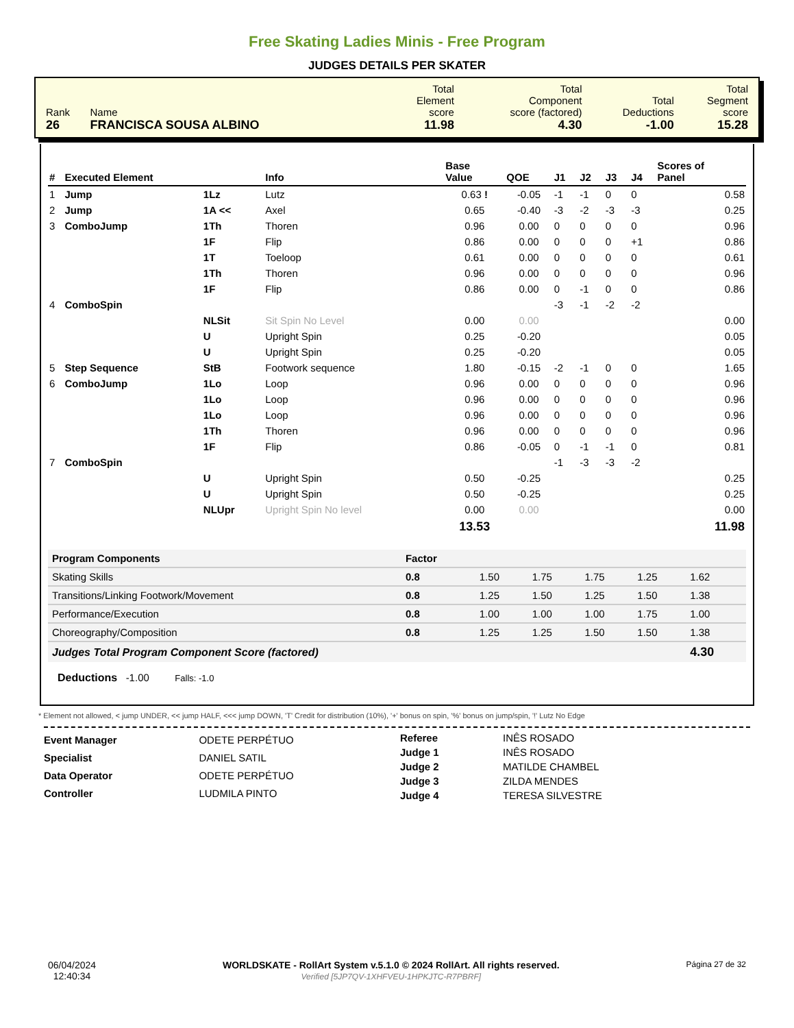Free Skating Ladies Minis - Free Program
JUDGES DETAILS PER SKATER
| Rank 26 | Name FRANCISCA SOUSA ALBINO | Total Element score 11.98 | Total Component score (factored) 4.30 | Total Deductions -1.00 | Total Segment score 15.28 |
| # | Executed Element | | Info | Base Value | QOE | J1 | J2 | J3 | J4 | Scores of Panel |
| --- | --- | --- | --- | --- | --- | --- | --- | --- | --- | --- |
| 1 | Jump | 1Lz | Lutz | 0.63 ! | -0.05 | -1 | -1 | 0 | 0 | 0.58 |
| 2 | Jump | 1A << | Axel | 0.65 | -0.40 | -3 | -2 | -3 | -3 | 0.25 |
| 3 | ComboJump | 1Th | Thoren | 0.96 | 0.00 | 0 | 0 | 0 | 0 | 0.96 |
| | | 1F | Flip | 0.86 | 0.00 | 0 | 0 | 0 | +1 | 0.86 |
| | | 1T | Toeloop | 0.61 | 0.00 | 0 | 0 | 0 | 0 | 0.61 |
| | | 1Th | Thoren | 0.96 | 0.00 | 0 | 0 | 0 | 0 | 0.96 |
| | | 1F | Flip | 0.86 | 0.00 | 0 | -1 | 0 | 0 | 0.86 |
| 4 | ComboSpin | | | | | -3 | -1 | -2 | -2 | |
| | | NLSit | Sit Spin No Level | 0.00 | 0.00 | | | | | 0.00 |
| | | U | Upright Spin | 0.25 | -0.20 | | | | | 0.05 |
| | | U | Upright Spin | 0.25 | -0.20 | | | | | 0.05 |
| 5 | Step Sequence | StB | Footwork sequence | 1.80 | -0.15 | -2 | -1 | 0 | 0 | 1.65 |
| 6 | ComboJump | 1Lo | Loop | 0.96 | 0.00 | 0 | 0 | 0 | 0 | 0.96 |
| | | 1Lo | Loop | 0.96 | 0.00 | 0 | 0 | 0 | 0 | 0.96 |
| | | 1Lo | Loop | 0.96 | 0.00 | 0 | 0 | 0 | 0 | 0.96 |
| | | 1Th | Thoren | 0.96 | 0.00 | 0 | 0 | 0 | 0 | 0.96 |
| | | 1F | Flip | 0.86 | -0.05 | 0 | -1 | -1 | 0 | 0.81 |
| 7 | ComboSpin | | | | | -1 | -3 | -3 | -2 | |
| | | U | Upright Spin | 0.50 | -0.25 | | | | | 0.25 |
| | | U | Upright Spin | 0.50 | -0.25 | | | | | 0.25 |
| | | NLUpr | Upright Spin No level | 0.00 | 0.00 | | | | | 0.00 |
| | | | | 13.53 | | | | | | 11.98 |
| Program Components | Factor | | | | | |
| --- | --- | --- | --- | --- | --- | --- |
| Skating Skills | 0.8 | 1.50 | 1.75 | 1.75 | 1.25 | 1.62 |
| Transitions/Linking Footwork/Movement | 0.8 | 1.25 | 1.50 | 1.25 | 1.50 | 1.38 |
| Performance/Execution | 0.8 | 1.00 | 1.00 | 1.00 | 1.75 | 1.00 |
| Choreography/Composition | 0.8 | 1.25 | 1.25 | 1.50 | 1.50 | 1.38 |
| Judges Total Program Component Score (factored) | | | | | | 4.30 |
Deductions -1.00 Falls: -1.0
* Element not allowed, < jump UNDER, << jump HALF, <<< jump DOWN, 'T' Credit for distribution (10%), '+' bonus on spin, '%' bonus on jump/spin, '!' Lutz No Edge
| Event Manager | ODETE PERPÉTUO |
| Specialist | DANIEL SATIL |
| Data Operator | ODETE PERPÉTUO |
| Controller | LUDMILA PINTO |
| Referee | INÊS ROSADO |
| Judge 1 | INÊS ROSADO |
| Judge 2 | MATILDE CHAMBEL |
| Judge 3 | ZILDA MENDES |
| Judge 4 | TERESA SILVESTRE |
06/04/2024
12:40:34
WORLDSKATE - RollArt System v.5.1.0 © 2024 RollArt. All rights reserved.
Verified [5JP7QV-1XHFVEU-1HPKJTC-R7PBRF]
Página 27 de 32